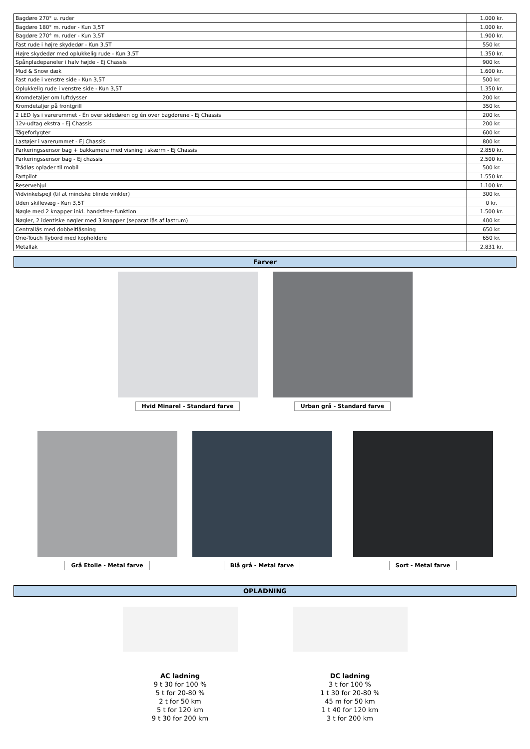| Bagdøre 270° u. ruder | 1.000 kr. |
| Bagdøre 180° m. ruder - Kun 3,5T | 1.000 kr. |
| Bagdøre 270° m. ruder - Kun 3,5T | 1.900 kr. |
| Fast rude i højre skydedør - Kun 3,5T | 550 kr. |
| Højre skydedør med oplukkelig rude - Kun 3,5T | 1.350 kr. |
| Spånpladepaneler i halv højde - Ej Chassis | 900 kr. |
| Mud & Snow dæk | 1.600 kr. |
| Fast rude i venstre side - Kun 3,5T | 500 kr. |
| Oplukkelig rude i venstre side - Kun 3,5T | 1.350 kr. |
| Kromdetaljer om luftdysser | 200 kr. |
| Kromdetaljer på frontgrill | 350 kr. |
| 2 LED lys i varerummet - Én over sidedøren og én over bagdørene - Ej Chassis | 200 kr. |
| 12v-udtag ekstra - Ej Chassis | 200 kr. |
| Tågeforlygter | 600 kr. |
| Lastøjer i varerummet - Ej Chassis | 800 kr. |
| Parkeringssensor bag + bakkamera med visning i skærm - Ej Chassis | 2.850 kr. |
| Parkeringssensor bag - Ej chassis | 2.500 kr. |
| Trådløs oplader til mobil | 500 kr. |
| Fartpilot | 1.550 kr. |
| Reservehjul | 1.100 kr. |
| Vidvinkelspejl (til at mindske blinde vinkler) | 300 kr. |
| Uden skillevæg - Kun 3,5T | 0 kr. |
| Nøgle med 2 knapper inkl. handsfree-funktion | 1.500 kr. |
| Nøgler, 2 identiske nøgler med 3 knapper (separat lås af lastrum) | 400 kr. |
| Centrallås med dobbeltlåsning | 650 kr. |
| One-Touch flybord med kopholdere | 650 kr. |
| Metallak | 2.831 kr. |
Farver
Hvid Minarel - Standard farve Urban grå - Standard farve
Grå Etoile - Metal farve Blå grå - Metal farve Sort - Metal farve
OPLADNING
AC ladning
9 t 30 for 100 %
5 t for 20-80 %
2 t for 50 km
5 t for 120 km
9 t 30 for 200 km
DC ladning
3 t for 100 %
1 t 30 for 20-80 %
45 m for 50 km
1 t 40 for 120 km
3 t for 200 km